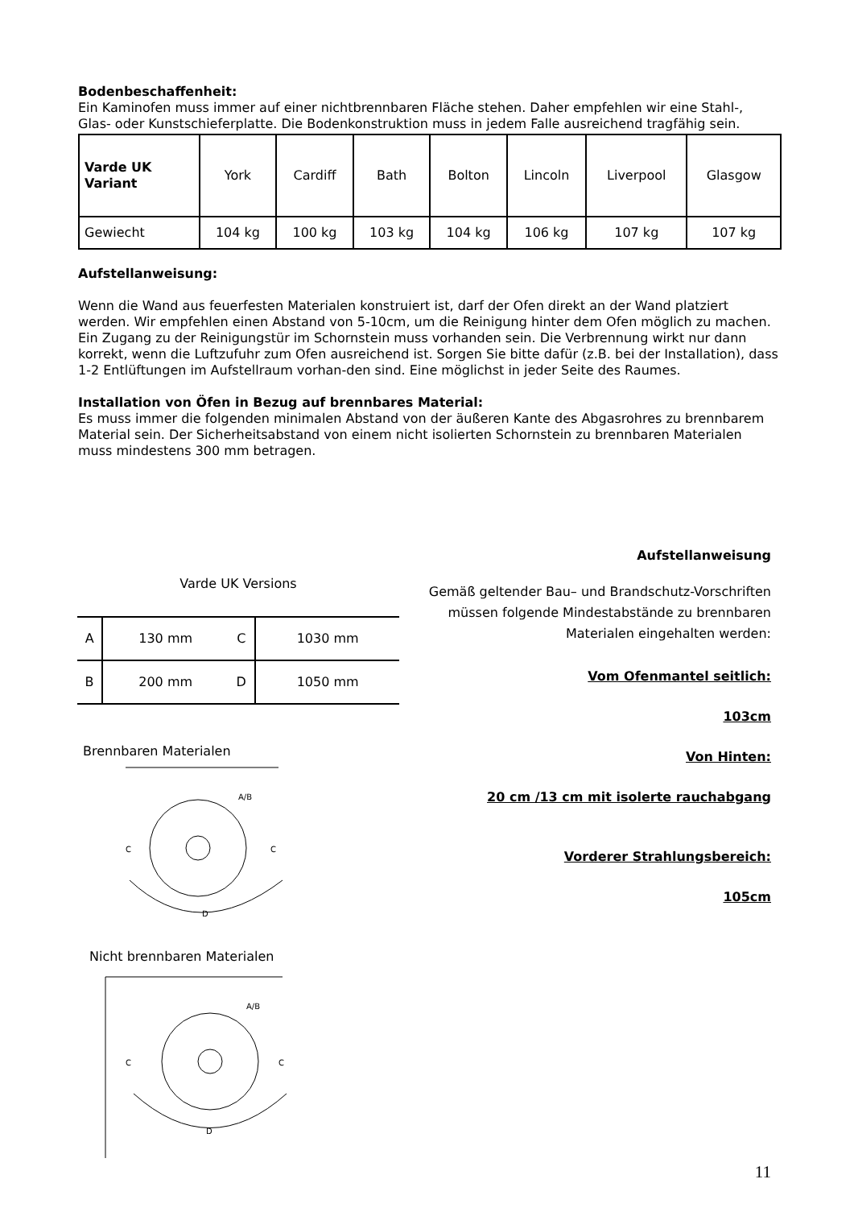Bodenbeschaffenheit:
Ein Kaminofen muss immer auf einer nichtbrennbaren Fläche stehen. Daher empfehlen wir eine Stahl-, Glas- oder Kunstschieferplatte. Die Bodenkonstruktion muss in jedem Falle ausreichend tragfähig sein.
| Varde UK Variant | York | Cardiff | Bath | Bolton | Lincoln | Liverpool | Glasgow |
| Gewiecht | 104 kg | 100 kg | 103 kg | 104 kg | 106 kg | 107 kg | 107 kg |
Aufstellanweisung:
Wenn die Wand aus feuerfesten Materialen konstruiert ist, darf der Ofen direkt an der Wand platziert werden. Wir empfehlen einen Abstand von 5-10cm, um die Reinigung hinter dem Ofen möglich zu machen. Ein Zugang zu der Reinigungstür im Schornstein muss vorhanden sein. Die Verbrennung wirkt nur dann korrekt, wenn die Luftzufuhr zum Ofen ausreichend ist. Sorgen Sie bitte dafür (z.B. bei der Installation), dass 1-2 Entlüftungen im Aufstellraum vorhan-den sind. Eine möglichst in jeder Seite des Raumes.
Installation von Öfen in Bezug auf brennbares Material:
Es muss immer die folgenden minimalen Abstand von der äußeren Kante des Abgasrohres zu brennbarem Material sein. Der Sicherheitsabstand von einem nicht isolierten Schornstein zu brennbaren Materialen muss mindestens 300 mm betragen.
Varde UK Versions
| A | 130 mm | C | 1030 mm |
| B | 200 mm | D | 1050 mm |
Brennbaren Materialen
A/B
C
C
D
Nicht brennbaren Materialen
A/B
C
C
D
Aufstellanweisung
Gemäß geltender Bau– und Brandschutz-Vorschriften müssen folgende Mindestabstände zu brennbaren Materialen eingehalten werden:
Vom Ofenmantel seitlich:
103cm
Von Hinten:
20 cm /13 cm mit isolerte rauchabgang
Vorderer Strahlungsbereich:
105cm
11